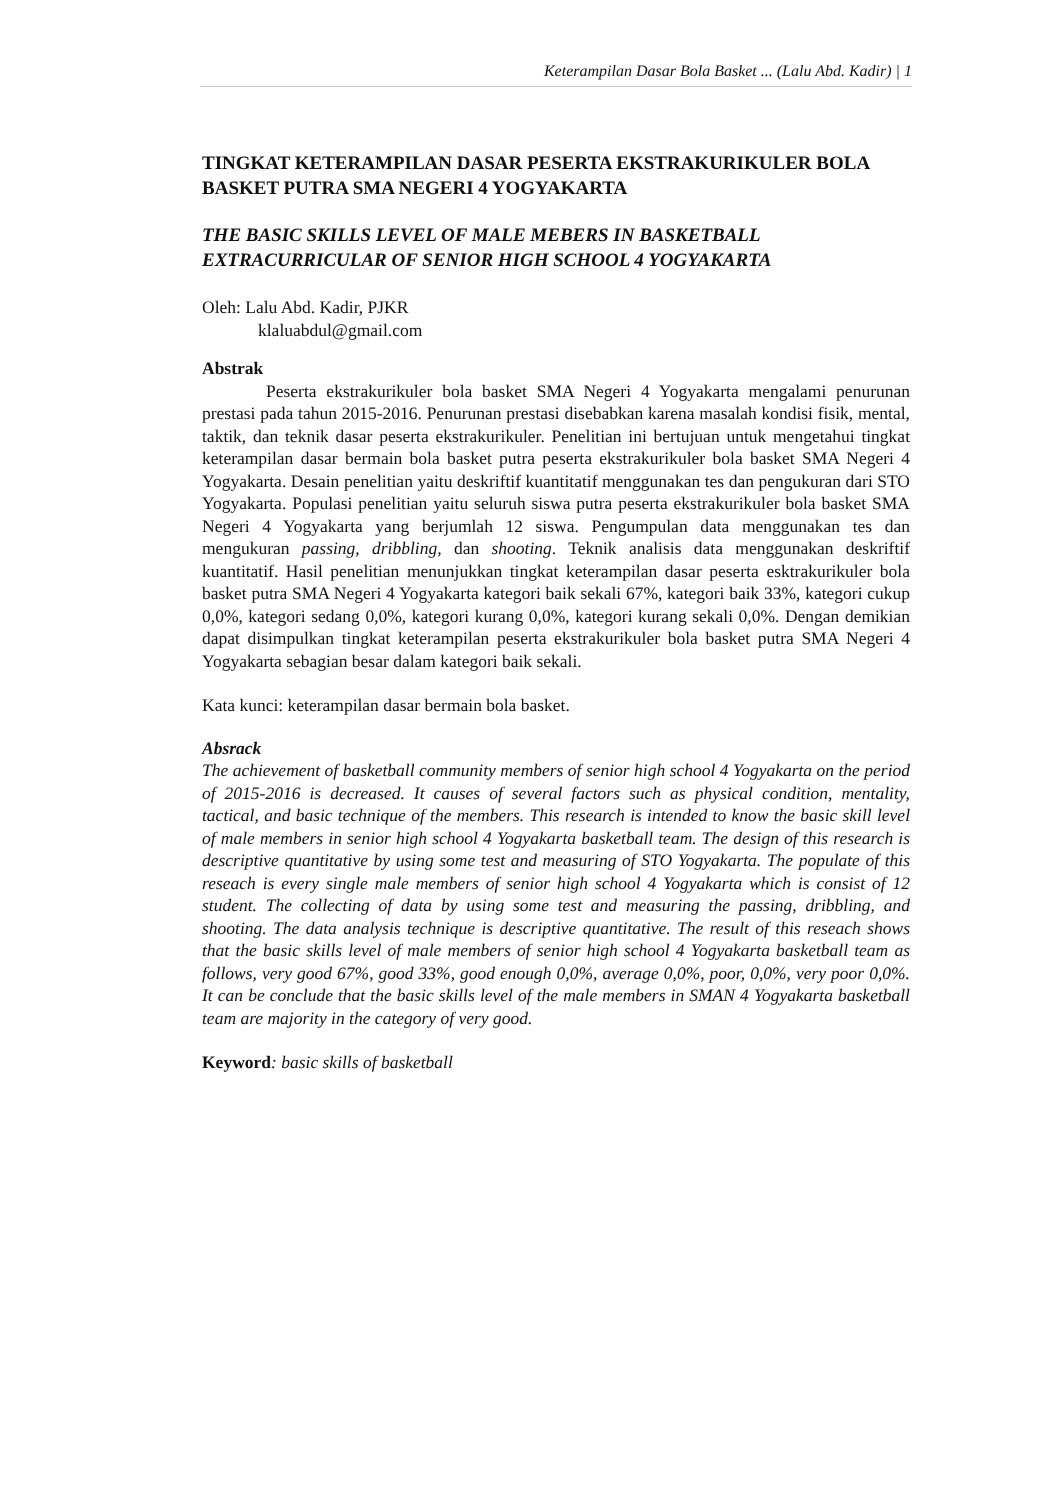Keterampilan Dasar Bola Basket ... (Lalu Abd. Kadir) | 1
TINGKAT KETERAMPILAN DASAR PESERTA EKSTRAKURIKULER BOLA BASKET PUTRA SMA NEGERI 4 YOGYAKARTA
THE BASIC SKILLS LEVEL OF MALE MEBERS IN BASKETBALL EXTRACURRICULAR OF SENIOR HIGH SCHOOL 4 YOGYAKARTA
Oleh: Lalu Abd. Kadir, PJKR
klaluabdul@gmail.com
Abstrak
Peserta ekstrakurikuler bola basket SMA Negeri 4 Yogyakarta mengalami penurunan prestasi pada tahun 2015-2016. Penurunan prestasi disebabkan karena masalah kondisi fisik, mental, taktik, dan teknik dasar peserta ekstrakurikuler. Penelitian ini bertujuan untuk mengetahui tingkat keterampilan dasar bermain bola basket putra peserta ekstrakurikuler bola basket SMA Negeri 4 Yogyakarta. Desain penelitian yaitu deskriftif kuantitatif menggunakan tes dan pengukuran dari STO Yogyakarta. Populasi penelitian yaitu seluruh siswa putra peserta ekstrakurikuler bola basket SMA Negeri 4 Yogyakarta yang berjumlah 12 siswa. Pengumpulan data menggunakan tes dan mengukuran passing, dribbling, dan shooting. Teknik analisis data menggunakan deskriftif kuantitatif. Hasil penelitian menunjukkan tingkat keterampilan dasar peserta esktrakurikuler bola basket putra SMA Negeri 4 Yogyakarta kategori baik sekali 67%, kategori baik 33%, kategori cukup 0,0%, kategori sedang 0,0%, kategori kurang 0,0%, kategori kurang sekali 0,0%. Dengan demikian dapat disimpulkan tingkat keterampilan peserta ekstrakurikuler bola basket putra SMA Negeri 4 Yogyakarta sebagian besar dalam kategori baik sekali.
Kata kunci: keterampilan dasar bermain bola basket.
Absrack
The achievement of basketball community members of senior high school 4 Yogyakarta on the period of 2015-2016 is decreased. It causes of several factors such as physical condition, mentality, tactical, and basic technique of the members. This research is intended to know the basic skill level of male members in senior high school 4 Yogyakarta basketball team. The design of this research is descriptive quantitative by using some test and measuring of STO Yogyakarta. The populate of this reseach is every single male members of senior high school 4 Yogyakarta which is consist of 12 student. The collecting of data by using some test and measuring the passing, dribbling, and shooting. The data analysis technique is descriptive quantitative. The result of this reseach shows that the basic skills level of male members of senior high school 4 Yogyakarta basketball team as follows, very good 67%, good 33%, good enough 0,0%, average 0,0%, poor, 0,0%, very poor 0,0%. It can be conclude that the basic skills level of the male members in SMAN 4 Yogyakarta basketball team are majority in the category of very good.
Keyword: basic skills of basketball